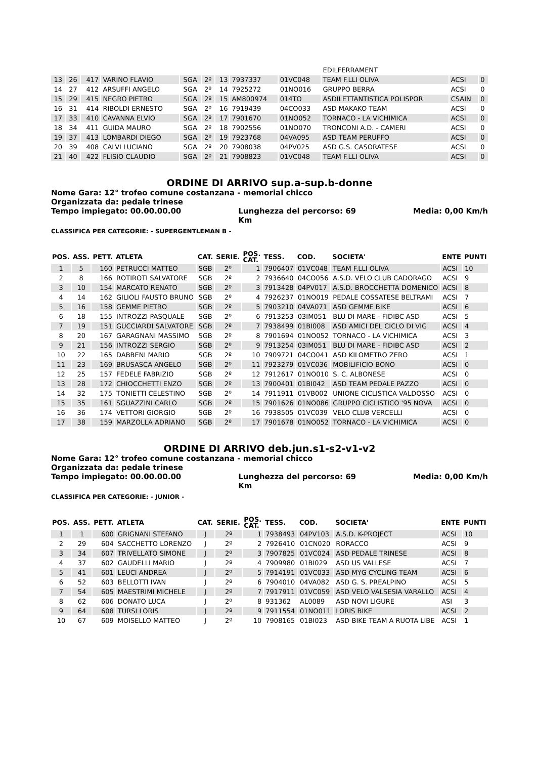| | | | | | | | | | EDILFERRAMENT | | |
| 13 | 26 | 417 | VARINO FLAVIO | SGA | 2º | 13 | 7937337 | 01VC048 | TEAM F.LLI OLIVA | ACSI | 0 |
| 14 | 27 | 412 | ARSUFFI ANGELO | SGA | 2º | 14 | 7925272 | 01NO016 | GRUPPO BERRA | ACSI | 0 |
| 15 | 29 | 415 | NEGRO PIETRO | SGA | 2º | 15 | AM800974 | 014TO | ASDILETTANTISTICA POLISPOR | CSAIN | 0 |
| 16 | 31 | 414 | RIBOLDI ERNESTO | SGA | 2º | 16 | 7919439 | 04CO033 | ASD MAKAKO TEAM | ACSI | 0 |
| 17 | 33 | 410 | CAVANNA ELVIO | SGA | 2º | 17 | 7901670 | 01NO052 | TORNACO - LA VICHIMICA | ACSI | 0 |
| 18 | 34 | 411 | GUIDA MAURO | SGA | 2º | 18 | 7902556 | 01NO070 | TRONCONI A.D. - CAMERI | ACSI | 0 |
| 19 | 37 | 413 | LOMBARDI DIEGO | SGA | 2º | 19 | 7923768 | 04VA095 | ASD TEAM PERUFFO | ACSI | 0 |
| 20 | 39 | 408 | CALVI LUCIANO | SGA | 2º | 20 | 7908038 | 04PV025 | ASD G.S. CASORATESE | ACSI | 0 |
| 21 | 40 | 422 | FLISIO CLAUDIO | SGA | 2º | 21 | 7908823 | 01VC048 | TEAM F.LLI OLIVA | ACSI | 0 |
ORDINE DI ARRIVO sup.a-sup.b-donne
Nome Gara: 12° trofeo comune costanzana - memorial chicco
Organizzata da: pedale trinese
Tempo impiegato: 00.00.00.00 Lunghezza del percorso: 69
Km Media: 0,00 Km/h
CLASSIFICA PER CATEGORIE: - SUPERGENTLEMAN B -
| POS. | ASS. | PETT. | ATLETA | CAT. | SERIE. | POS. CAT. | TESS. | COD. | SOCIETA' | ENTE | PUNTI |
| --- | --- | --- | --- | --- | --- | --- | --- | --- | --- | --- | --- |
| 1 | 5 | 160 | PETRUCCI MATTEO | SGB | 2º | 1 | 7906407 | 01VC048 | TEAM F.LLI OLIVA | ACSI | 10 |
| 2 | 8 | 166 | ROTIROTI SALVATORE | SGB | 2º | 2 | 7936640 | 04CO056 | A.S.D. VELO CLUB CADORAGO | ACSI | 9 |
| 3 | 10 | 154 | MARCATO RENATO | SGB | 2º | 3 | 7913428 | 04PV017 | A.S.D. BROCCHETTA DOMENICO | ACSI | 8 |
| 4 | 14 | 162 | GILIOLI FAUSTO BRUNO | SGB | 2º | 4 | 7926237 | 01NO019 | PEDALE COSSATESE BELTRAMI | ACSI | 7 |
| 5 | 16 | 158 | GEMME PIETRO | SGB | 2º | 5 | 7903210 | 04VA071 | ASD GEMME BIKE | ACSI | 6 |
| 6 | 18 | 155 | INTROZZI PASQUALE | SGB | 2º | 6 | 7913253 | 03IM051 | BLU DI MARE - FIDIBC ASD | ACSI | 5 |
| 7 | 19 | 151 | GUCCIARDI SALVATORE | SGB | 2º | 7 | 7938499 | 01BI008 | ASD AMICI DEL CICLO DI VIG | ACSI | 4 |
| 8 | 20 | 167 | GARAGNANI MASSIMO | SGB | 2º | 8 | 7901694 | 01NO052 | TORNACO - LA VICHIMICA | ACSI | 3 |
| 9 | 21 | 156 | INTROZZI SERGIO | SGB | 2º | 9 | 7913254 | 03IM051 | BLU DI MARE - FIDIBC ASD | ACSI | 2 |
| 10 | 22 | 165 | DABBENI MARIO | SGB | 2º | 10 | 7909721 | 04CO041 | ASD KILOMETRO ZERO | ACSI | 1 |
| 11 | 23 | 169 | BRUSASCA ANGELO | SGB | 2º | 11 | 7923279 | 01VC036 | MOBILIFICIO BONO | ACSI | 0 |
| 12 | 25 | 157 | FEDELE FABRIZIO | SGB | 2º | 12 | 7912617 | 01NO010 | S. C. ALBONESE | ACSI | 0 |
| 13 | 28 | 172 | CHIOCCHETTI ENZO | SGB | 2º | 13 | 7900401 | 01BI042 | ASD TEAM PEDALE PAZZO | ACSI | 0 |
| 14 | 32 | 175 | TONIETTI CELESTINO | SGB | 2º | 14 | 7911911 | 01VB002 | UNIONE CICLISTICA VALDOSSO | ACSI | 0 |
| 15 | 35 | 161 | SGUAZZINI CARLO | SGB | 2º | 15 | 7901626 | 01NO086 | GRUPPO CICLISTICO '95 NOVA | ACSI | 0 |
| 16 | 36 | 174 | VETTORI GIORGIO | SGB | 2º | 16 | 7938505 | 01VC039 | VELO CLUB VERCELLI | ACSI | 0 |
| 17 | 38 | 159 | MARZOLLA ADRIANO | SGB | 2º | 17 | 7901678 | 01NO052 | TORNACO - LA VICHIMICA | ACSI | 0 |
ORDINE DI ARRIVO deb.jun.s1-s2-v1-v2
Nome Gara: 12° trofeo comune costanzana - memorial chicco
Organizzata da: pedale trinese
Tempo impiegato: 00.00.00.00 Lunghezza del percorso: 69
Km Media: 0,00 Km/h
CLASSIFICA PER CATEGORIE: - JUNIOR -
| POS. | ASS. | PETT. | ATLETA | CAT. | SERIE. | POS. CAT. | TESS. | COD. | SOCIETA' | ENTE | PUNTI |
| --- | --- | --- | --- | --- | --- | --- | --- | --- | --- | --- | --- |
| 1 | 1 | 600 | GRIGNANI STEFANO | J | 2º | 1 | 7938493 | 04PV103 | A.S.D. K-PROJECT | ACSI | 10 |
| 2 | 29 | 604 | SACCHETTO LORENZO | J | 2º | 2 | 7926410 | 01CN020 | RORACCO | ACSI | 9 |
| 3 | 34 | 607 | TRIVELLATO SIMONE | J | 2º | 3 | 7907825 | 01VC024 | ASD PEDALE TRINESE | ACSI | 8 |
| 4 | 37 | 602 | GAUDELLI MARIO | J | 2º | 4 | 7909980 | 01BI029 | ASD US VALLESE | ACSI | 7 |
| 5 | 41 | 601 | LEUCI ANDREA | J | 2º | 5 | 7914191 | 01VC033 | ASD MYG CYCLING TEAM | ACSI | 6 |
| 6 | 52 | 603 | BELLOTTI IVAN | J | 2º | 6 | 7904010 | 04VA082 | ASD G. S. PREALPINO | ACSI | 5 |
| 7 | 54 | 605 | MAESTRIMI MICHELE | J | 2º | 7 | 7917911 | 01VC059 | ASD VELO VALSESIA VARALLO | ACSI | 4 |
| 8 | 62 | 606 | DONATO LUCA | J | 2º | 8 | 931362 | AL0089 | ASD NOVI LIGURE | ASI | 3 |
| 9 | 64 | 608 | TURSI LORIS | J | 2º | 9 | 7911554 | 01NO011 | LORIS BIKE | ACSI | 2 |
| 10 | 67 | 609 | MOISELLO MATTEO | J | 2º | 10 | 7908165 | 01BI023 | ASD BIKE TEAM A RUOTA LIBE | ACSI | 1 |